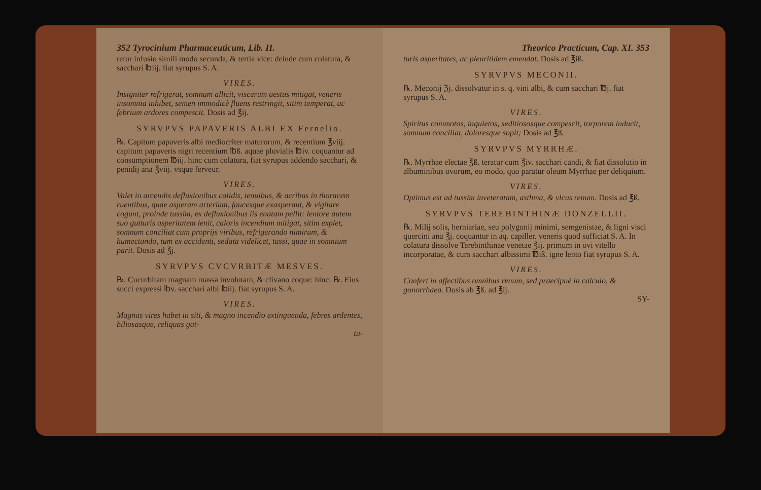352 Tyrocinium Pharmaceuticum, Lib. II.
retur infusio simili modo secunda, & tertia vice: deinde cum colatura, & sacchari ℔iij. fiat syrupus S. A.
VIRES.
Insigniter refrigerat, somnum allicit, viscerum aestus mitigat, veneris insomnia inhibet, semen immodicè fluens restringit, sitim temperat, ac febrium ardores compescit. Dosis ad ℥ij.
SYRVPVS PAPAVERIS ALBI EX Fernelio.
℞. Capitum papaveris albi mediocriter maturorum, & recentium ℥viij. capitum papaveris nigri recentium ℔ß. aquae pluvialis ℔iv. coquantur ad consumptionem ℔iij. hinc cum colatura, fiat syrupus addendo sacchari, & penidij ana ℥viij. vsque ferveur.
VIRES.
Valet in arcendis defluxionibus calidis, tenuibus, & acribus in thoracem ruentibus, quae asperam arteriam, faucesque exasperant, & vigilare cogunt, proinde tussim, ex defluxionibus iis enatam pellit: lentore autem suo gutturis asperitatem lenit, caloris incendium mitigat, sitim explet, somnum conciliat cum proprijs viribus, refrigerando nimirum, & humectando, tum ex accidenti, sedata videlicet, tussi, quae in somnium parit. Dosis ad ℥j.
SYRVPVS CVCVRBITÆ MESVES.
℞. Cucurbitam magnam massa involutam, & clivano coque: hinc: ℞. Eius succi expressi ℔v. sacchari albi ℔iij. fiat syrupus S. A.
VIRES.
Magnas vires habet in siti, & magno incendio extinguenda, febres ardentes, biliosasque, reliquas gat-
tu-
Theorico Practicum, Cap. XI. 353
turis asperitates, ac pleuritidem emendat. Dosis ad ℥iß.
SYRVPVS MECONII.
℞. Meconij ℨj. dissolvatur in s. q. vini albi, & cum sacchari ℔j. fiat syrupus S. A.
VIRES.
Spiritus commotos, inquietos, seditiososque compescit, torporem inducit, somnum conciliat, doloresque sopit; Dosis ad ℥ß.
SYRVPVS MYRRHÆ.
℞. Myrrhae electae ℥ß. teratur cum ℥iv. sacchari candi, & fiat dissolutio in albuminibus ovorum, eo modo, quo paratur oleum Myrrhae per deliquium.
VIRES.
Optimus est ad tussim inveteratam, asthma, & vlcus renum. Dosis ad ℥ß.
SYRVPVS TEREBINTHINÆ DONZELLII.
℞. Milij solis, herniariae, seu polygonij minimi, semgenistae, & ligni visci quercini ana ℥j. coquantur in aq. capiller. veneris quod sufficiat S. A. In colatura dissolve Terebinthinae venetae ℥ij. primum in ovi vitello incorporatae, & cum sacchari albissimi ℔iß. igne lento fiat syrupus S. A.
VIRES.
Confert in affectibus omnibus renum, sed praecipuè in calculo, & gonorrhaea. Dosis ab ℥ß. ad ℥ij.
SY-